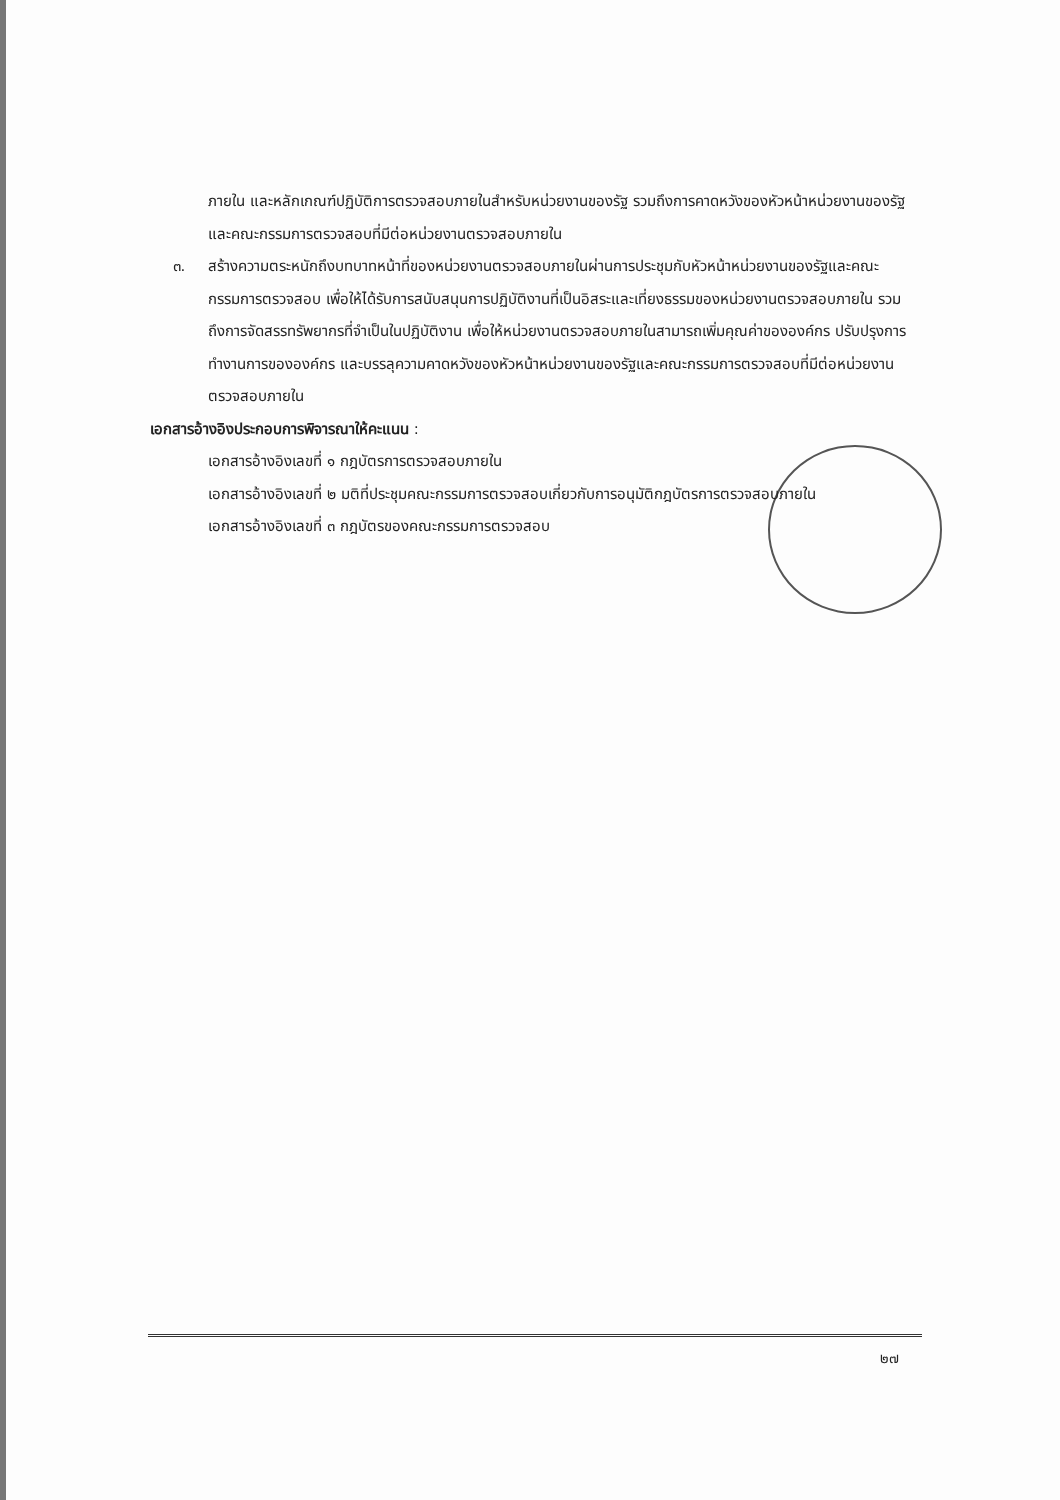ภายใน และหลักเกณฑ์ปฏิบัติการตรวจสอบภายในสำหรับหน่วยงานของรัฐ รวมถึงการคาดหวังของหัวหน้าหน่วยงานของรัฐและคณะกรรมการตรวจสอบที่มีต่อหน่วยงานตรวจสอบภายใน
๓. สร้างความตระหนักถึงบทบาทหน้าที่ของหน่วยงานตรวจสอบภายในผ่านการประชุมกับหัวหน้าหน่วยงานของรัฐและคณะกรรมการตรวจสอบ เพื่อให้ได้รับการสนับสนุนการปฏิบัติงานที่เป็นอิสระและเที่ยงธรรมของหน่วยงานตรวจสอบภายใน รวมถึงการจัดสรรทรัพยากรที่จำเป็นในปฏิบัติงาน เพื่อให้หน่วยงานตรวจสอบภายในสามารถเพิ่มคุณค่าขององค์กร ปรับปรุงการทำงานการขององค์กร และบรรลุความคาดหวังของหัวหน้าหน่วยงานของรัฐและคณะกรรมการตรวจสอบที่มีต่อหน่วยงานตรวจสอบภายใน
เอกสารอ้างอิงประกอบการพิจารณาให้คะแนน :
เอกสารอ้างอิงเลขที่ ๑ กฎบัตรการตรวจสอบภายใน
เอกสารอ้างอิงเลขที่ ๒ มติที่ประชุมคณะกรรมการตรวจสอบเกี่ยวกับการอนุมัติกฎบัตรการตรวจสอบภายใน
เอกสารอ้างอิงเลขที่ ๓ กฎบัตรของคณะกรรมการตรวจสอบ
๒๗